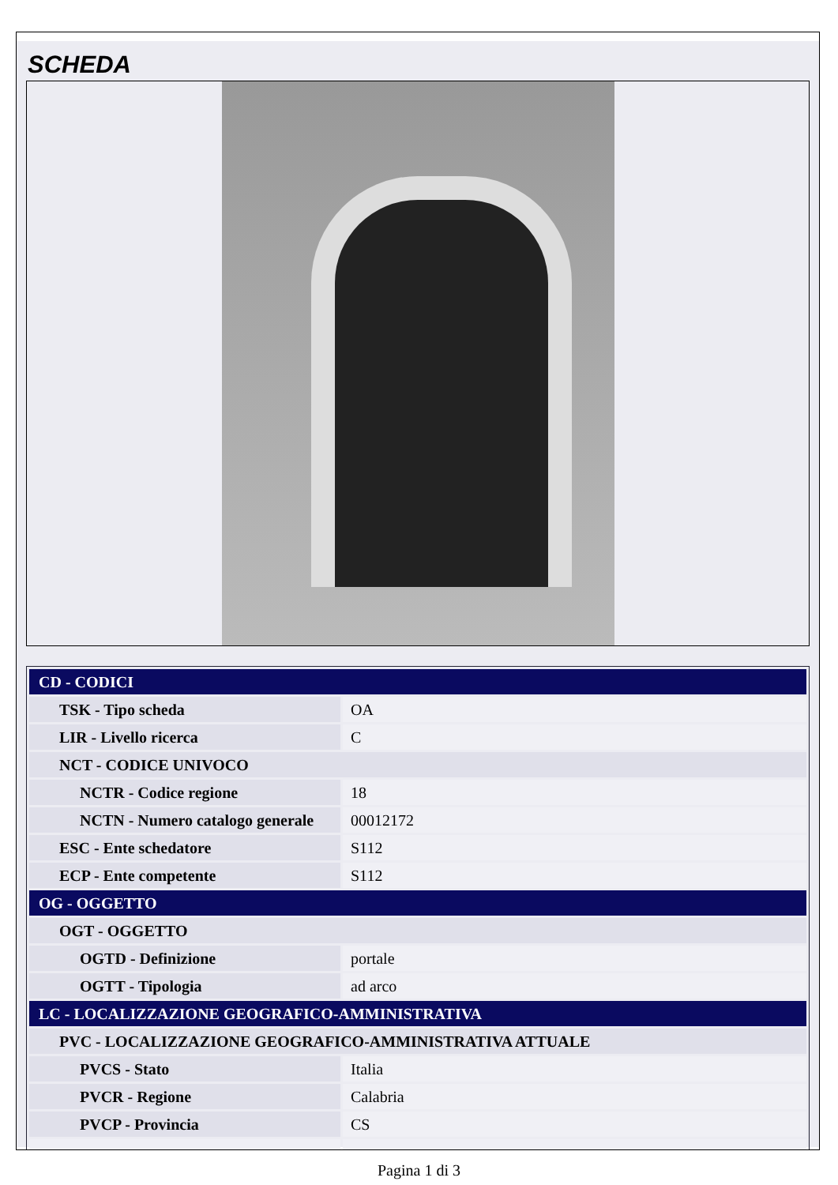SCHEDA
| CD - CODICI | |
| TSK - Tipo scheda | OA |
| LIR - Livello ricerca | C |
| NCT - CODICE UNIVOCO | |
| NCTR - Codice regione | 18 |
| NCTN - Numero catalogo generale | 00012172 |
| ESC - Ente schedatore | S112 |
| ECP - Ente competente | S112 |
| OG - OGGETTO | |
| OGT - OGGETTO | |
| OGTD - Definizione | portale |
| OGTT - Tipologia | ad arco |
| LC - LOCALIZZAZIONE GEOGRAFICO-AMMINISTRATIVA | |
| PVC - LOCALIZZAZIONE GEOGRAFICO-AMMINISTRATIVA ATTUALE | |
| PVCS - Stato | Italia |
| PVCR - Regione | Calabria |
| PVCP - Provincia | CS |
Pagina 1 di 3